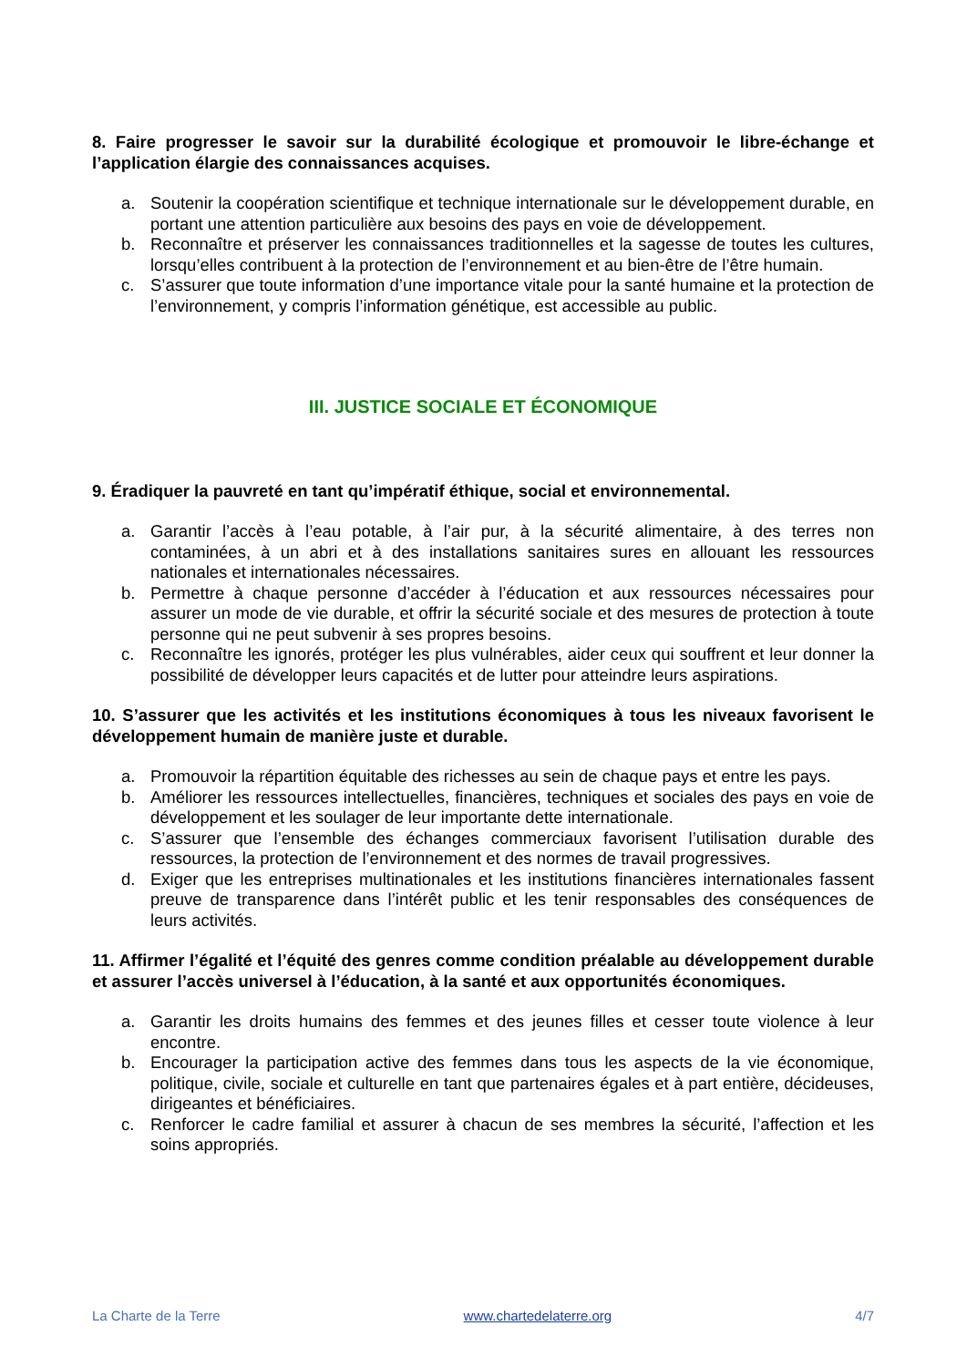8. Faire progresser le savoir sur la durabilité écologique et promouvoir le libre-échange et l’application élargie des connaissances acquises.
a. Soutenir la coopération scientifique et technique internationale sur le développement durable, en portant une attention particulière aux besoins des pays en voie de développement.
b. Reconnaître et préserver les connaissances traditionnelles et la sagesse de toutes les cultures, lorsqu’elles contribuent à la protection de l’environnement et au bien-être de l’être humain.
c. S’assurer que toute information d’une importance vitale pour la santé humaine et la protection de l’environnement, y compris l’information génétique, est accessible au public.
III. JUSTICE SOCIALE ET ÉCONOMIQUE
9. Éradiquer la pauvreté en tant qu’impératif éthique, social et environnemental.
a. Garantir l’accès à l’eau potable, à l’air pur, à la sécurité alimentaire, à des terres non contaminées, à un abri et à des installations sanitaires sures en allouant les ressources nationales et internationales nécessaires.
b. Permettre à chaque personne d’accéder à l’éducation et aux ressources nécessaires pour assurer un mode de vie durable, et offrir la sécurité sociale et des mesures de protection à toute personne qui ne peut subvenir à ses propres besoins.
c. Reconnaître les ignorés, protéger les plus vulnérables, aider ceux qui souffrent et leur donner la possibilité de développer leurs capacités et de lutter pour atteindre leurs aspirations.
10. S’assurer que les activités et les institutions économiques à tous les niveaux favorisent le développement humain de manière juste et durable.
a. Promouvoir la répartition équitable des richesses au sein de chaque pays et entre les pays.
b. Améliorer les ressources intellectuelles, financières, techniques et sociales des pays en voie de développement et les soulager de leur importante dette internationale.
c. S’assurer que l’ensemble des échanges commerciaux favorisent l’utilisation durable des ressources, la protection de l’environnement et des normes de travail progressives.
d. Exiger que les entreprises multinationales et les institutions financières internationales fassent preuve de transparence dans l’intérêt public et les tenir responsables des conséquences de leurs activités.
11. Affirmer l’égalité et l’équité des genres comme condition préalable au développement durable et assurer l’accès universel à l’éducation, à la santé et aux opportunités économiques.
a. Garantir les droits humains des femmes et des jeunes filles et cesser toute violence à leur encontre.
b. Encourager la participation active des femmes dans tous les aspects de la vie économique, politique, civile, sociale et culturelle en tant que partenaires égales et à part entière, décideuses, dirigeantes et bénéficiaires.
c. Renforcer le cadre familial et assurer à chacun de ses membres la sécurité, l’affection et les soins appropriés.
La Charte de la Terre www.chartedelaterre.org 4/7